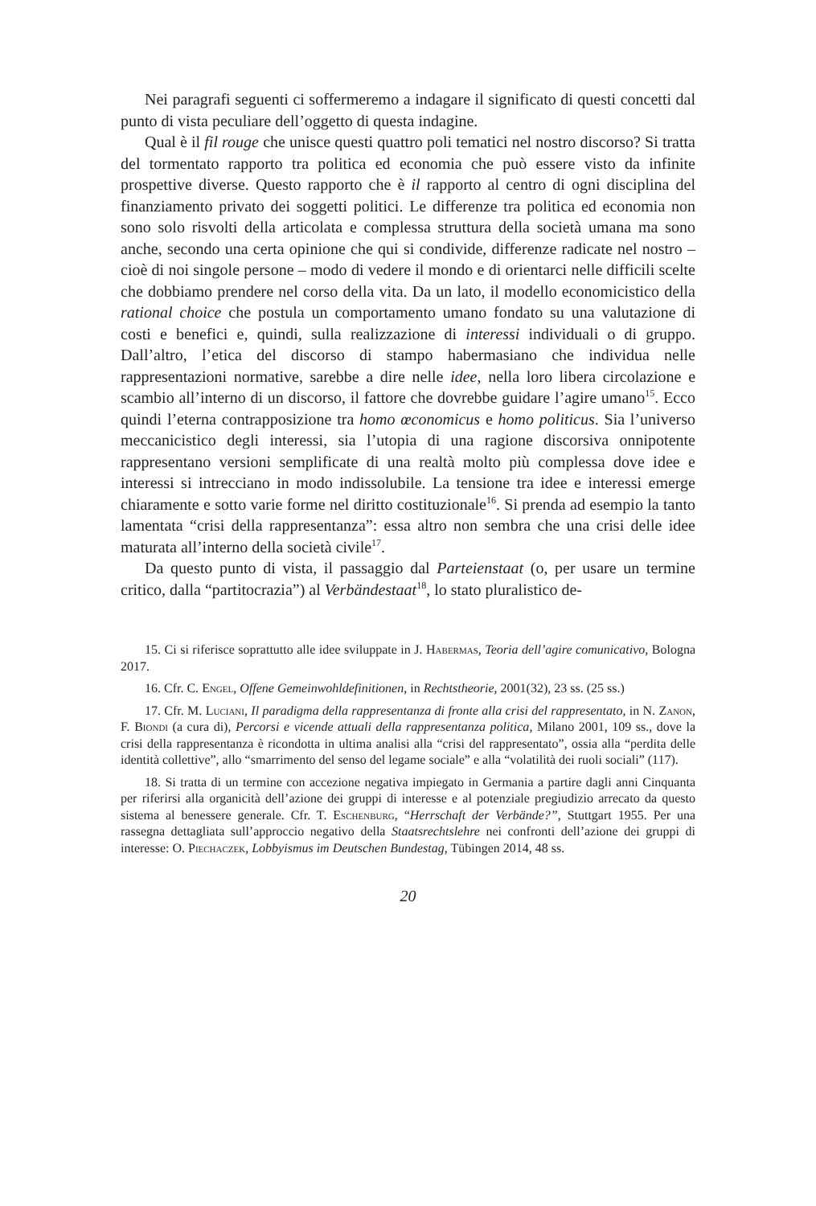Nei paragrafi seguenti ci soffermeremo a indagare il significato di questi concetti dal punto di vista peculiare dell’oggetto di questa indagine.
Qual è il fil rouge che unisce questi quattro poli tematici nel nostro discorso? Si tratta del tormentato rapporto tra politica ed economia che può essere visto da infinite prospettive diverse. Questo rapporto che è il rapporto al centro di ogni disciplina del finanziamento privato dei soggetti politici. Le differenze tra politica ed economia non sono solo risvolti della articolata e complessa struttura della società umana ma sono anche, secondo una certa opinione che qui si condivide, differenze radicate nel nostro – cioè di noi singole persone – modo di vedere il mondo e di orientarci nelle difficili scelte che dobbiamo prendere nel corso della vita. Da un lato, il modello economicistico della rational choice che postula un comportamento umano fondato su una valutazione di costi e benefici e, quindi, sulla realizzazione di interessi individuali o di gruppo. Dall’altro, l’etica del discorso di stampo habermasiano che individua nelle rappresentazioni normative, sarebbe a dire nelle idee, nella loro libera circolazione e scambio all’interno di un discorso, il fattore che dovrebbe guidare l’agire umano<sup>15</sup>. Ecco quindi l’eterna contrapposizione tra homo œconomicus e homo politicus. Sia l’universo meccanicistico degli interessi, sia l’utopia di una ragione discorsiva onnipotente rappresentano versioni semplificate di una realtà molto più complessa dove idee e interessi si intrecciano in modo indissolubile. La tensione tra idee e interessi emerge chiaramente e sotto varie forme nel diritto costituzionale<sup>16</sup>. Si prenda ad esempio la tanto lamentata “crisi della rappresentanza”: essa altro non sembra che una crisi delle idee maturata all’interno della società civile<sup>17</sup>.
Da questo punto di vista, il passaggio dal Parteienstaat (o, per usare un termine critico, dalla “partitocrazia”) al Verbändestaat<sup>18</sup>, lo stato pluralistico de-
15. Ci si riferisce soprattutto alle idee sviluppate in J. Habermas, Teoria dell’agire comunicativo, Bologna 2017.
16. Cfr. C. Engel, Offene Gemeinwohldefinitionen, in Rechtstheorie, 2001(32), 23 ss. (25 ss.)
17. Cfr. M. Luciani, Il paradigma della rappresentanza di fronte alla crisi del rappresentato, in N. Zanon, F. Biondi (a cura di), Percorsi e vicende attuali della rappresentanza politica, Milano 2001, 109 ss., dove la crisi della rappresentanza è ricondotta in ultima analisi alla “crisi del rappresentato”, ossia alla “perdita delle identità collettive”, allo “smarrimento del senso del legame sociale” e alla “volatilità dei ruoli sociali” (117).
18. Si tratta di un termine con accezione negativa impiegato in Germania a partire dagli anni Cinquanta per riferirsi alla organicità dell’azione dei gruppi di interesse e al potenziale pregiudizio arrecato da questo sistema al benessere generale. Cfr. T. Eschenburg, “Herrschaft der Verbände?”, Stuttgart 1955. Per una rassegna dettagliata sull’approccio negativo della Staatsrechtslehre nei confronti dell’azione dei gruppi di interesse: O. Piechaczek, Lobbyismus im Deutschen Bundestag, Tübingen 2014, 48 ss.
20